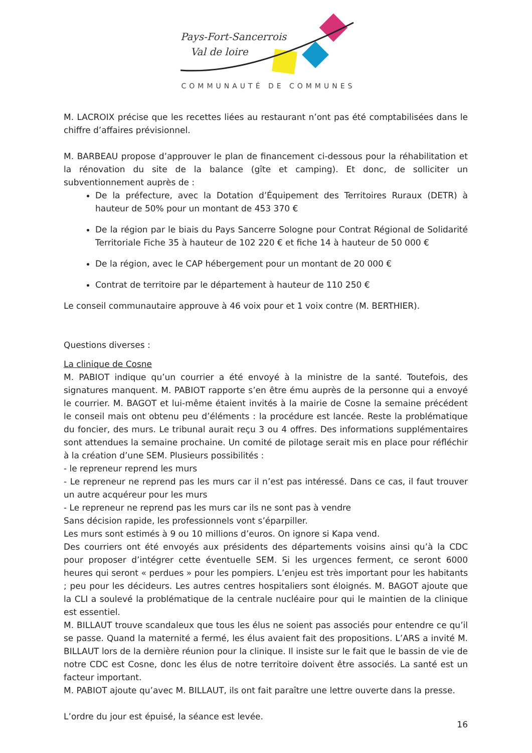Pays-Fort-Sancerrois
Val de loire
COMMUNAUTÉ DE COMMUNES
M. LACROIX précise que les recettes liées au restaurant n’ont pas été comptabilisées dans le chiffre d’affaires prévisionnel.
M. BARBEAU propose d’approuver le plan de financement ci-dessous pour la réhabilitation et la rénovation du site de la balance (gîte et camping). Et donc, de solliciter un subventionnement auprès de :
De la préfecture, avec la Dotation d’Équipement des Territoires Ruraux (DETR) à hauteur de 50% pour un montant de 453 370 €
De la région par le biais du Pays Sancerre Sologne pour Contrat Régional de Solidarité Territoriale Fiche 35 à hauteur de 102 220 € et fiche 14 à hauteur de 50 000 €
De la région, avec le CAP hébergement pour un montant de 20 000 €
Contrat de territoire par le département à hauteur de 110 250 €
Le conseil communautaire approuve à 46 voix pour et 1 voix contre (M. BERTHIER).
Questions diverses :
La clinique de Cosne
M. PABIOT indique qu’un courrier a été envoyé à la ministre de la santé. Toutefois, des signatures manquent. M. PABIOT rapporte s’en être ému auprès de la personne qui a envoyé le courrier. M. BAGOT et lui-même étaient invités à la mairie de Cosne la semaine précédent le conseil mais ont obtenu peu d’éléments : la procédure est lancée. Reste la problématique du foncier, des murs. Le tribunal aurait reçu 3 ou 4 offres. Des informations supplémentaires sont attendues la semaine prochaine. Un comité de pilotage serait mis en place pour réfléchir à la création d’une SEM. Plusieurs possibilités :
- le repreneur reprend les murs
- Le repreneur ne reprend pas les murs car il n’est pas intéressé. Dans ce cas, il faut trouver un autre acquéreur pour les murs
- Le repreneur ne reprend pas les murs car ils ne sont pas à vendre
Sans décision rapide, les professionnels vont s’éparpiller.
Les murs sont estimés à 9 ou 10 millions d’euros. On ignore si Kapa vend.
Des courriers ont été envoyés aux présidents des départements voisins ainsi qu’à la CDC pour proposer d’intégrer cette éventuelle SEM. Si les urgences ferment, ce seront 6000 heures qui seront « perdues » pour les pompiers. L’enjeu est très important pour les habitants ; peu pour les décideurs. Les autres centres hospitaliers sont éloignés. M. BAGOT ajoute que la CLI a soulevé la problématique de la centrale nucléaire pour qui le maintien de la clinique est essentiel.
M. BILLAUT trouve scandaleux que tous les élus ne soient pas associés pour entendre ce qu’il se passe. Quand la maternité a fermé, les élus avaient fait des propositions. L’ARS a invité M. BILLAUT lors de la dernière réunion pour la clinique. Il insiste sur le fait que le bassin de vie de notre CDC est Cosne, donc les élus de notre territoire doivent être associés. La santé est un facteur important.
M. PABIOT ajoute qu’avec M. BILLAUT, ils ont fait paraître une lettre ouverte dans la presse.
L’ordre du jour est épuisé, la séance est levée.
16